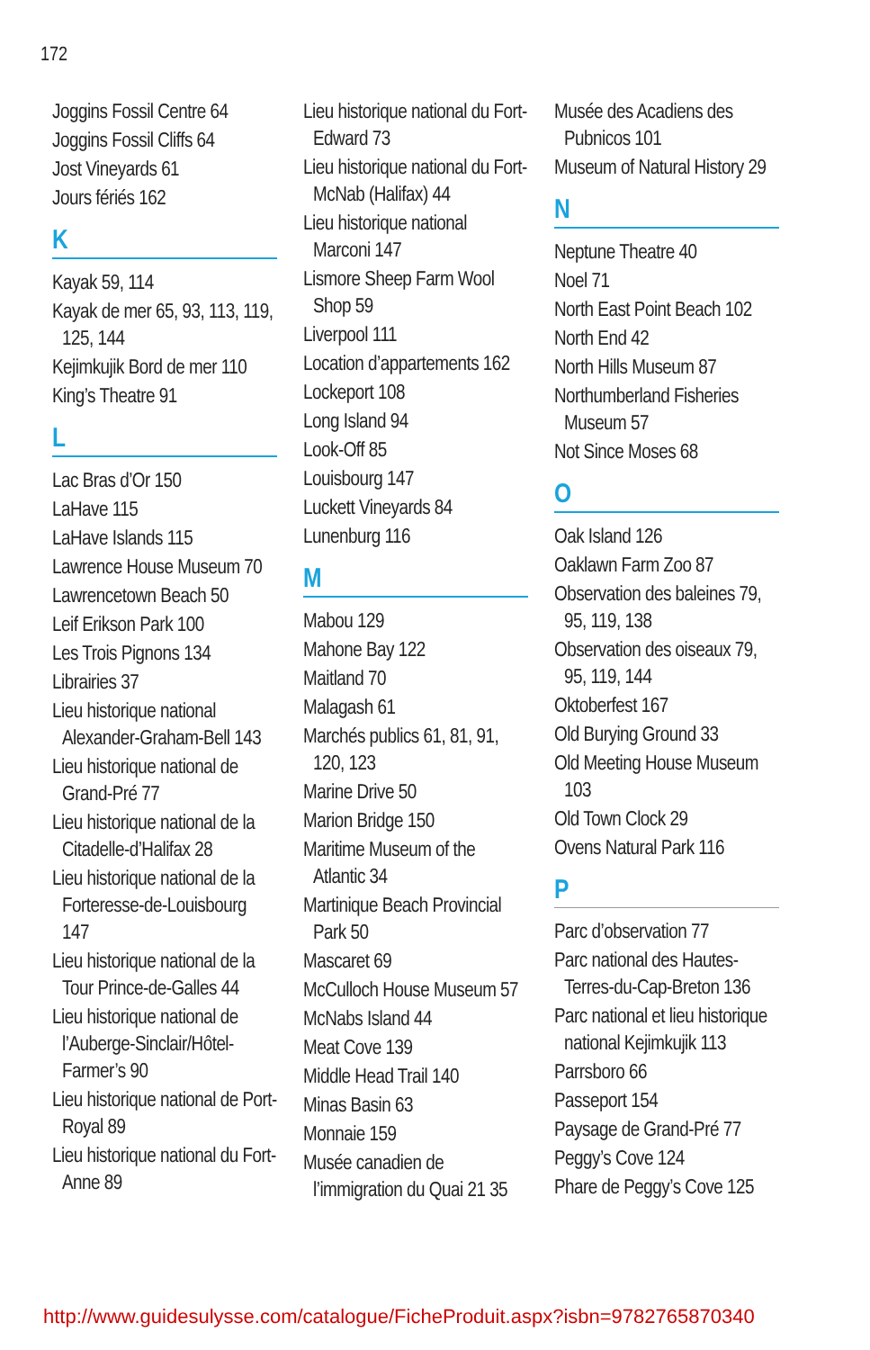172
Joggins Fossil Centre 64
Joggins Fossil Cliffs 64
Jost Vineyards 61
Jours fériés 162
K
Kayak 59, 114
Kayak de mer 65, 93, 113, 119, 125, 144
Kejimkujik Bord de mer 110
King’s Theatre 91
L
Lac Bras d’Or 150
LaHave 115
LaHave Islands 115
Lawrence House Museum 70
Lawrencetown Beach 50
Leif Erikson Park 100
Les Trois Pignons 134
Librairies 37
Lieu historique national Alexander-Graham-Bell 143
Lieu historique national de Grand-Pré 77
Lieu historique national de la Citadelle-d’Halifax 28
Lieu historique national de la Forteresse-de-Louisbourg 147
Lieu historique national de la Tour Prince-de-Galles 44
Lieu historique national de l’Auberge-Sinclair/Hôtel-Farmer’s 90
Lieu historique national de Port-Royal 89
Lieu historique national du Fort-Anne 89
Lieu historique national du Fort-Edward 73
Lieu historique national du Fort-McNab (Halifax) 44
Lieu historique national Marconi 147
Lismore Sheep Farm Wool Shop 59
Liverpool 111
Location d’appartements 162
Lockeport 108
Long Island 94
Look-Off 85
Louisbourg 147
Luckett Vineyards 84
Lunenburg 116
M
Mabou 129
Mahone Bay 122
Maitland 70
Malagash 61
Marchés publics 61, 81, 91, 120, 123
Marine Drive 50
Marion Bridge 150
Maritime Museum of the Atlantic 34
Martinique Beach Provincial Park 50
Mascaret 69
McCulloch House Museum 57
McNabs Island 44
Meat Cove 139
Middle Head Trail 140
Minas Basin 63
Monnaie 159
Musée canadien de l’immigration du Quai 21 35
Musée des Acadiens des Pubnicos 101
Museum of Natural History 29
N
Neptune Theatre 40
Noel 71
North East Point Beach 102
North End 42
North Hills Museum 87
Northumberland Fisheries Museum 57
Not Since Moses 68
O
Oak Island 126
Oaklawn Farm Zoo 87
Observation des baleines 79, 95, 119, 138
Observation des oiseaux 79, 95, 119, 144
Oktoberfest 167
Old Burying Ground 33
Old Meeting House Museum 103
Old Town Clock 29
Ovens Natural Park 116
P
Parc d’observation 77
Parc national des Hautes-Terres-du-Cap-Breton 136
Parc national et lieu historique national Kejimkujik 113
Parrsboro 66
Passeport 154
Paysage de Grand-Pré 77
Peggy’s Cove 124
Phare de Peggy’s Cove 125
http://www.guidesulysse.com/catalogue/FicheProduit.aspx?isbn=9782765870340